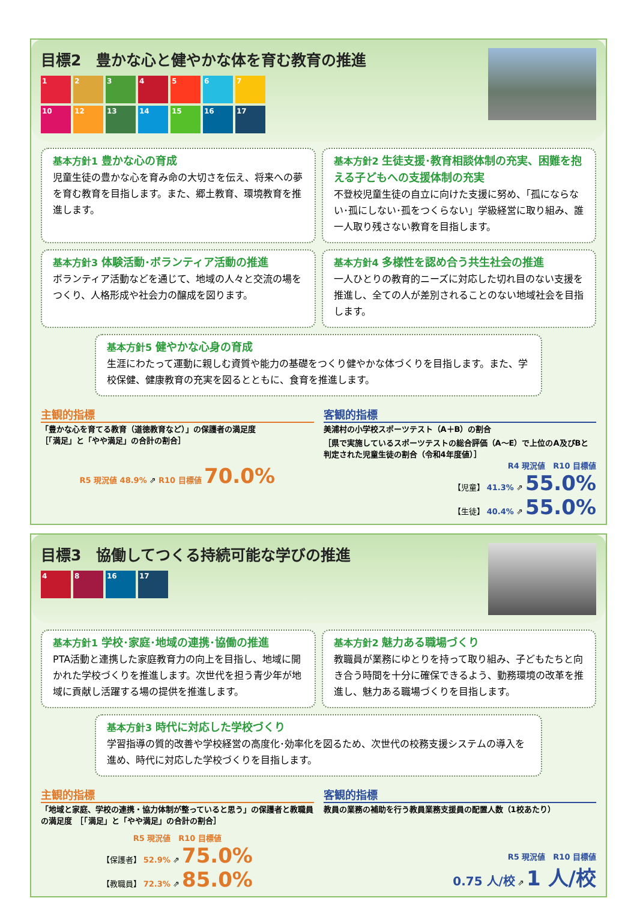目標2　豊かな心と健やかな体を育む教育の推進
1234567 10 12 13 14 15 16 17
基本方針1 豊かな心の育成
児童生徒の豊かな心を育み命の大切さを伝え、将来への夢を育む教育を目指します。また、郷土教育、環境教育を推進します。
基本方針2 生徒支援･教育相談体制の充実、困難を抱える子どもへの支援体制の充実
不登校児童生徒の自立に向けた支援に努め、「孤にならない･孤にしない･孤をつくらない」学級経営に取り組み、誰一人取り残さない教育を目指します。
基本方針3 体験活動･ボランティア活動の推進
ボランティア活動などを通じて、地域の人々と交流の場をつくり、人格形成や社会力の醸成を図ります。
基本方針4 多様性を認め合う共生社会の推進
一人ひとりの教育的ニーズに対応した切れ目のない支援を推進し、全ての人が差別されることのない地域社会を目指します。
基本方針5 健やかな心身の育成
生涯にわたって運動に親しむ資質や能力の基礎をつくり健やかな体づくりを目指します。また、学校保健、健康教育の充実を図るとともに、食育を推進します。
主観的指標
「豊かな心を育てる教育（道徳教育など）」の保護者の満足度
［「満足」と「やや満足」の合計の割合］
R5 現況値 48.9% ⇗ R10 目標値 70.0%
客観的指標
美浦村の小学校スポーツテスト（A＋B）の割合
［県で実施しているスポーツテストの総合評価（A～E）で上位のA及びBと判定された児童生徒の割合（令和4年度値）］
R4 現況値　R10 目標値
【児童】 41.3% ⇗ 55.0%
【生徒】 40.4% ⇗ 55.0%
目標3　協働してつくる持続可能な学びの推進
48 16 17
基本方針1 学校･家庭･地域の連携･協働の推進
PTA活動と連携した家庭教育力の向上を目指し、地域に開かれた学校づくりを推進します。次世代を担う青少年が地域に貢献し活躍する場の提供を推進します。
基本方針2 魅力ある職場づくり
教職員が業務にゆとりを持って取り組み、子どもたちと向き合う時間を十分に確保できるよう、勤務環境の改革を推進し、魅力ある職場づくりを目指します。
基本方針3 時代に対応した学校づくり
学習指導の質的改善や学校経営の高度化･効率化を図るため、次世代の校務支援システムの導入を進め、時代に対応した学校づくりを目指します。
主観的指標
「地域と家庭、学校の連携・協力体制が整っていると思う」の保護者と教職員の満足度　［「満足」と「やや満足」の合計の割合］
R5 現況値　R10 目標値
【保護者】 52.9% ⇗ 75.0%
【教職員】 72.3% ⇗ 85.0%
客観的指標
教員の業務の補助を行う教員業務支援員の配置人数（1校あたり）
R5 現況値　R10 目標値
0.75 人/校 ⇗ 1 人/校